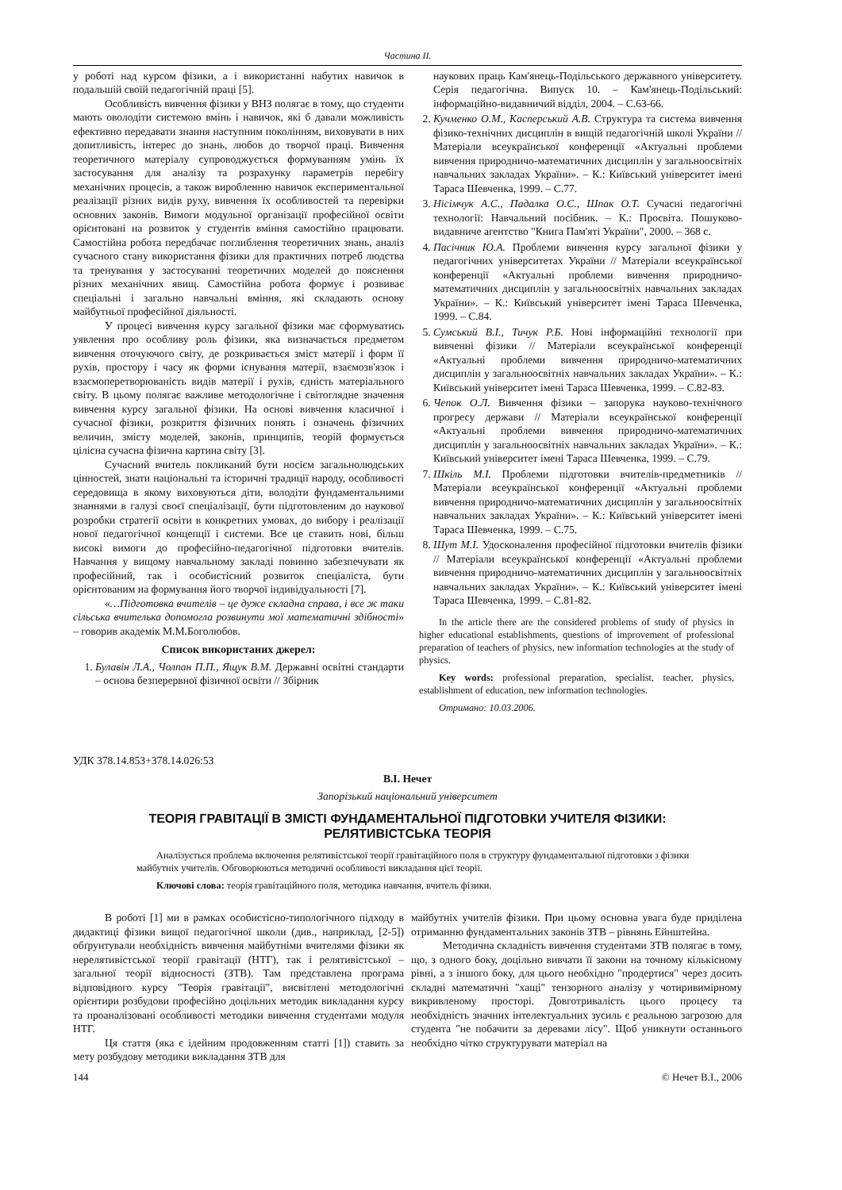Частина II.
у роботі над курсом фізики, а і використанні набутих навичок в подальшій своїй педагогічній праці [5].
Особливість вивчення фізики у ВНЗ полягає в тому, що студенти мають оволодіти системою вмінь і навичок, які б давали можливість ефективно передавати знання наступним поколінням, виховувати в них допитливість, інтерес до знань, любов до творчої праці. Вивчення теоретичного матеріалу супроводжується формуванням умінь їх застосування для аналізу та розрахунку параметрів перебігу механічних процесів, а також виробленню навичок експериментальної реалізації різних видів руху, вивчення їх особливостей та перевірки основних законів. Вимоги модульної організації професійної освіти орієнтовані на розвиток у студентів вміння самостійно працювати. Самостійна робота передбачає поглиблення теоретичних знань, аналіз сучасного стану використання фізики для практичних потреб людства та тренування у застосуванні теоретичних моделей до пояснення різних механічних явищ. Самостійна робота формує і розвиває спеціальні і загально навчальні вміння, які складають основу майбутньої професійної діяльності.
У процесі вивчення курсу загальної фізики має сформуватись уявлення про особливу роль фізики, яка визначається предметом вивчення оточуючого світу, де розкривається зміст матерії і форм її рухів, простору і часу як форми існування матерії, взаємозв'язок і взаємоперетворюваність видів матерії і рухів, єдність матеріального світу. В цьому полягає важливе методологічне і світоглядне значення вивчення курсу загальної фізики. На основі вивчення класичної і сучасної фізики, розкриття фізичних понять і означень фізичних величин, змісту моделей, законів, принципів, теорій формується цілісна сучасна фізична картина світу [3].
Сучасний вчитель покликаний бути носієм загальнолюдських цінностей, знати національні та історичні традиції народу, особливості середовища в якому виховуються діти, володіти фундаментальними знаннями в галузі своєї спеціалізації, бути підготовленим до наукової розробки стратегії освіти в конкретних умовах, до вибору і реалізації нової педагогічної концепції і системи. Все це ставить нові, більш високі вимоги до професійно-педагогічної підготовки вчителів. Навчання у вищому навчальному закладі повинно забезпечувати як професійний, так і особистісний розвиток спеціаліста, бути орієнтованим на формування його творчої індивідуальності [7].
«…Підготовка вчителів – це дуже складна справа, і все ж таки сільська вчителька допомогла розвинути мої математичні здібності» – говорив академік М.М.Боголюбов.
Список використаних джерел:
1. Булавін Л.А., Чолпан П.П., Ящук В.М. Державні освітні стандарти – основа безперервної фізичної освіти // Збірник
наукових праць Кам'янець-Подільського державного університету. Серія педагогічна. Випуск 10. – Кам'янець-Подільський: інформаційно-видавничий відділ, 2004. – С.63-66.
2. Кучменко О.М., Касперський А.В. Структура та система вивчення фізико-технічних дисциплін в вищій педагогічній школі України // Матеріали всеукраїнської конференції «Актуальні проблеми вивчення природничо-математичних дисциплін у загальноосвітніх навчальних закладах України». – К.: Київський університет імені Тараса Шевченка, 1999. – С.77.
3. Нісімчук А.С., Падалка О.С., Шпак О.Т. Сучасні педагогічні технології: Навчальний посібник. – К.: Просвіта. Пошуково-видавниче агентство "Книга Пам'яті України", 2000. – 368 с.
4. Пасічник Ю.А. Проблеми вивчення курсу загальної фізики у педагогічних університетах України // Матеріали всеукраїнської конференції «Актуальні проблеми вивчення природничо-математичних дисциплін у загальноосвітніх навчальних закладах України». – К.: Київський університет імені Тараса Шевченка, 1999. – С.84.
5. Сумський В.І., Тичук Р.Б. Нові інформаційні технології при вивченні фізики // Матеріали всеукраїнської конференції «Актуальні проблеми вивчення природничо-математичних дисциплін у загальноосвітніх навчальних закладах України». – К.: Київський університет імені Тараса Шевченка, 1999. – С.82-83.
6. Чепок О.Л. Вивчення фізики – запорука науково-технічного прогресу держави // Матеріали всеукраїнської конференції «Актуальні проблеми вивчення природничо-математичних дисциплін у загальноосвітніх навчальних закладах України». – К.: Київський університет імені Тараса Шевченка, 1999. – С.79.
7. Шкіль М.І. Проблеми підготовки вчителів-предметників // Матеріали всеукраїнської конференції «Актуальні проблеми вивчення природничо-математичних дисциплін у загальноосвітніх навчальних закладах України». – К.: Київський університет імені Тараса Шевченка, 1999. – С.75.
8. Шут М.І. Удосконалення професійної підготовки вчителів фізики // Матеріали всеукраїнської конференції «Актуальні проблеми вивчення природничо-математичних дисциплін у загальноосвітніх навчальних закладах України». – К.: Київський університет імені Тараса Шевченка, 1999. – С.81-82.
In the article there are the considered problems of study of physics in higher educational establishments, questions of improvement of professional preparation of teachers of physics, new information technologies at the study of physics.
Key words: professional preparation, specialist, teacher, physics, establishment of education, new information technologies.
Отримано: 10.03.2006.
УДК 378.14.853+378.14.026:53
В.І. Нечет
Запорізький національний університет
ТЕОРІЯ ГРАВІТАЦІЇ В ЗМІСТІ ФУНДАМЕНТАЛЬНОЇ ПІДГОТОВКИ УЧИТЕЛЯ ФІЗИКИ:
РЕЛЯТИВІСТСЬКА ТЕОРІЯ
Аналізується проблема включення релятивістської теорії гравітаційного поля в структуру фундаментальної підготовки з фізики майбутніх учителів. Обговорюються методичні особливості викладання цієї теорії.
Ключові слова: теорія гравітаційного поля, методика навчання, вчитель фізики.
В роботі [1] ми в рамках особистісно-типологічного підходу в дидактиці фізики вищої педагогічної школи (див., наприклад, [2-5]) обґрунтували необхідність вивчення майбутніми вчителями фізики як нерелятивістської теорії гравітації (НТГ), так і релятивістської – загальної теорії відносності (ЗТВ). Там представлена програма відповідного курсу "Теорія гравітації", висвітлені методологічні орієнтири розбудови професійно доцільних методик викладання курсу та проаналізовані особливості методики вивчення студентами модуля НТГ.
Ця стаття (яка є ідейним продовженням статті [1]) ставить за мету розбудову методики викладання ЗТВ для
майбутніх учителів фізики. При цьому основна увага буде приділена отриманню фундаментальних законів ЗТВ – рівнянь Ейнштейна.
Методична складність вивчення студентами ЗТВ полягає в тому, що, з одного боку, доцільно вивчати її закони на точному кількісному рівні, а з іншого боку, для цього необхідно "продертися" через досить складні математичні "хащі" тензорного аналізу у чотиривимірному викривленому просторі. Довготривалість цього процесу та необхідність значних інтелектуальних зусиль є реальною загрозою для студента "не побачити за деревами лісу". Щоб уникнути останнього необхідно чітко структурувати матеріал на
144 © Нечет В.І., 2006